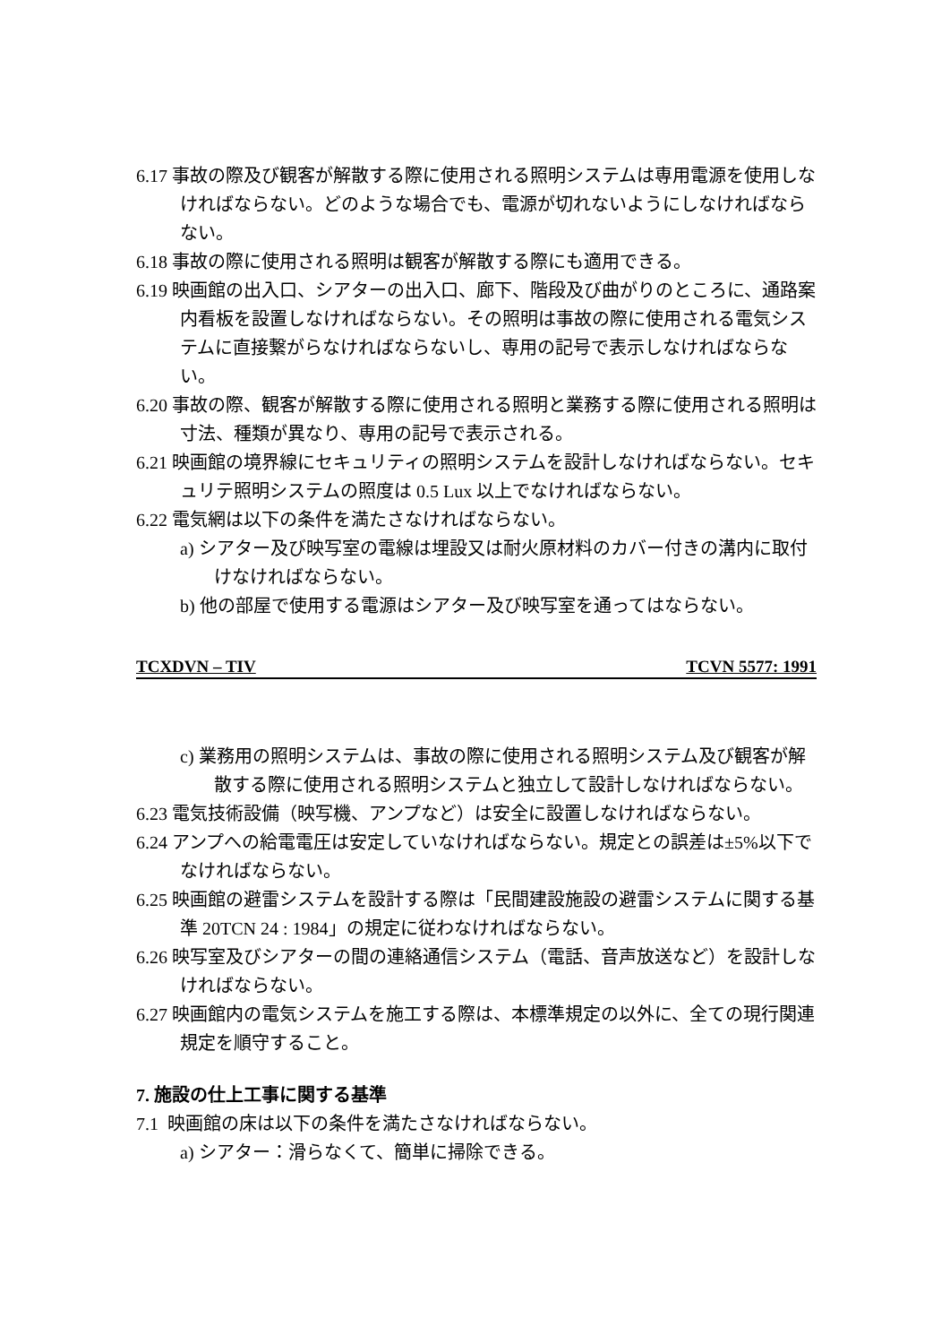6.17 事故の際及び観客が解散する際に使用される照明システムは専用電源を使用しなければならない。どのような場合でも、電源が切れないようにしなければならない。
6.18 事故の際に使用される照明は観客が解散する際にも適用できる。
6.19 映画館の出入口、シアターの出入口、廊下、階段及び曲がりのところに、通路案内看板を設置しなければならない。その照明は事故の際に使用される電気システムに直接繋がらなければならないし、専用の記号で表示しなければならない。
6.20 事故の際、観客が解散する際に使用される照明と業務する際に使用される照明は寸法、種類が異なり、専用の記号で表示される。
6.21 映画館の境界線にセキュリティの照明システムを設計しなければならない。セキュリテ照明システムの照度は 0.5 Lux 以上でなければならない。
6.22 電気網は以下の条件を満たさなければならない。
a) シアター及び映写室の電線は埋設又は耐火原材料のカバー付きの溝内に取付けなければならない。
b) 他の部屋で使用する電源はシアター及び映写室を通ってはならない。
TCXDVN – TIV TCVN 5577: 1991
c) 業務用の照明システムは、事故の際に使用される照明システム及び観客が解散する際に使用される照明システムと独立して設計しなければならない。
6.23 電気技術設備（映写機、アンプなど）は安全に設置しなければならない。
6.24 アンプへの給電電圧は安定していなければならない。規定との誤差は±5%以下でなければならない。
6.25 映画館の避雷システムを設計する際は「民間建設施設の避雷システムに関する基準 20TCN 24 : 1984」の規定に従わなければならない。
6.26 映写室及びシアターの間の連絡通信システム（電話、音声放送など）を設計しなければならない。
6.27 映画館内の電気システムを施工する際は、本標準規定の以外に、全ての現行関連規定を順守すること。
7. 施設の仕上工事に関する基準
7.1 映画館の床は以下の条件を満たさなければならない。
a) シアター：滑らなくて、簡単に掃除できる。